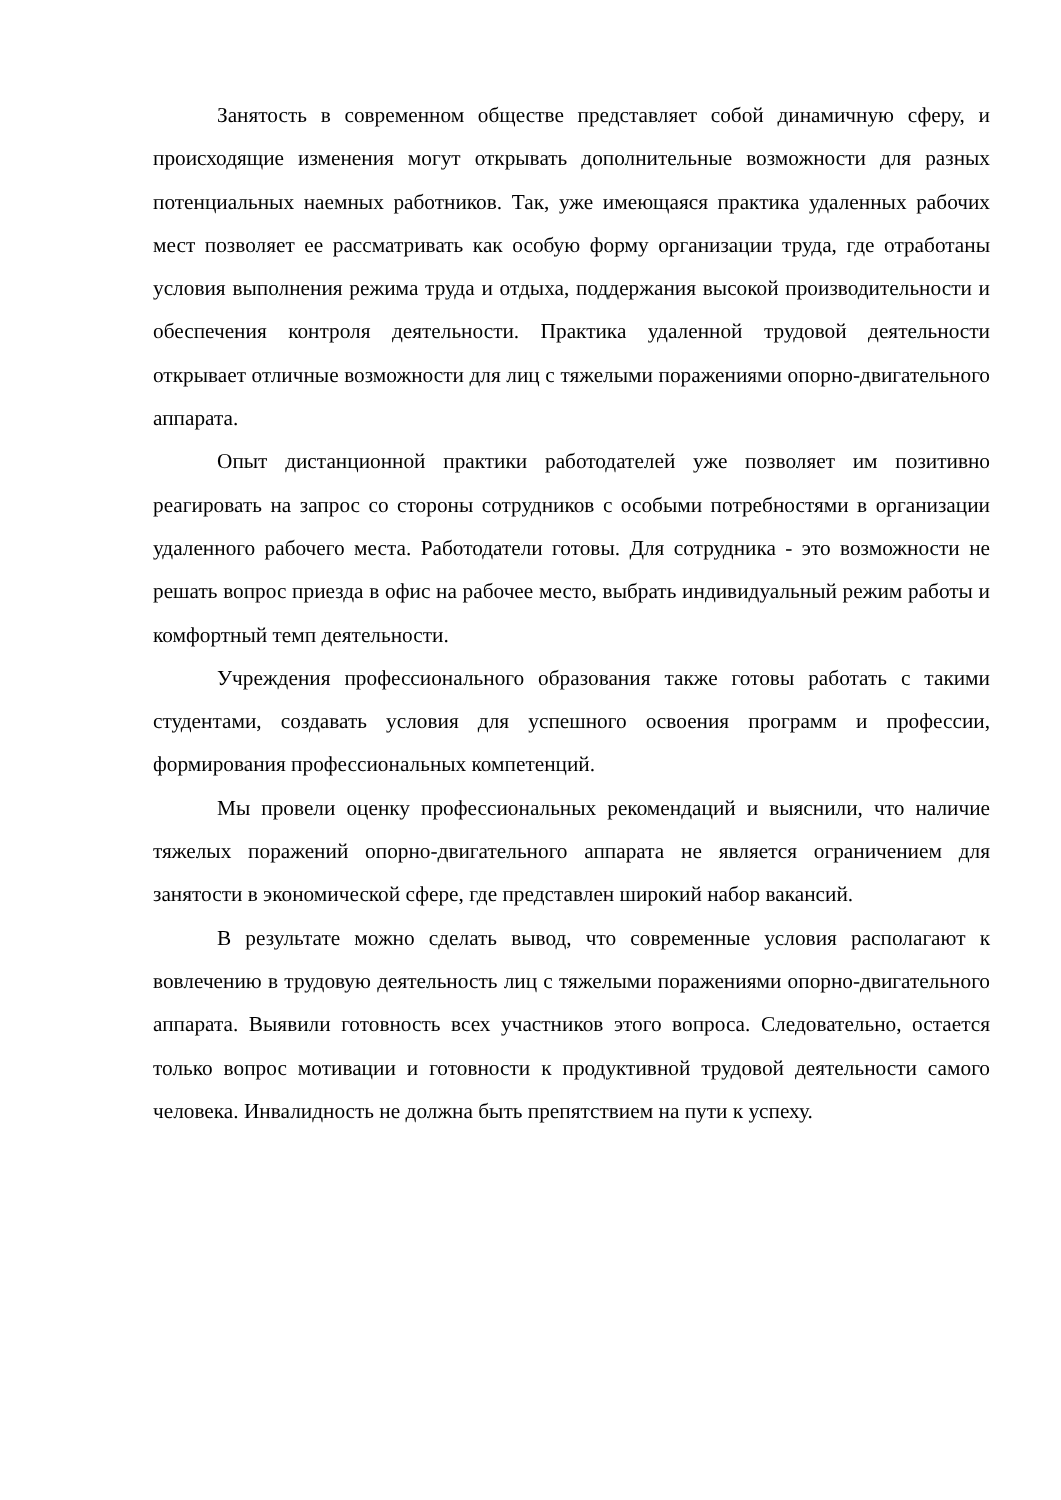Занятость в современном обществе представляет собой динамичную сферу, и происходящие изменения могут открывать дополнительные возможности для разных потенциальных наемных работников. Так, уже имеющаяся практика удаленных рабочих мест позволяет ее рассматривать как особую форму организации труда, где отработаны условия выполнения режима труда и отдыха, поддержания высокой производительности и обеспечения контроля деятельности. Практика удаленной трудовой деятельности открывает отличные возможности для лиц с тяжелыми поражениями опорно-двигательного аппарата.
Опыт дистанционной практики работодателей уже позволяет им позитивно реагировать на запрос со стороны сотрудников с особыми потребностями в организации удаленного рабочего места. Работодатели готовы. Для сотрудника - это возможности не решать вопрос приезда в офис на рабочее место, выбрать индивидуальный режим работы и комфортный темп деятельности.
Учреждения профессионального образования также готовы работать с такими студентами, создавать условия для успешного освоения программ и профессии, формирования профессиональных компетенций.
Мы провели оценку профессиональных рекомендаций и выяснили, что наличие тяжелых поражений опорно-двигательного аппарата не является ограничением для занятости в экономической сфере, где представлен широкий набор вакансий.
В результате можно сделать вывод, что современные условия располагают к вовлечению в трудовую деятельность лиц с тяжелыми поражениями опорно-двигательного аппарата. Выявили готовность всех участников этого вопроса. Следовательно, остается только вопрос мотивации и готовности к продуктивной трудовой деятельности самого человека. Инвалидность не должна быть препятствием на пути к успеху.